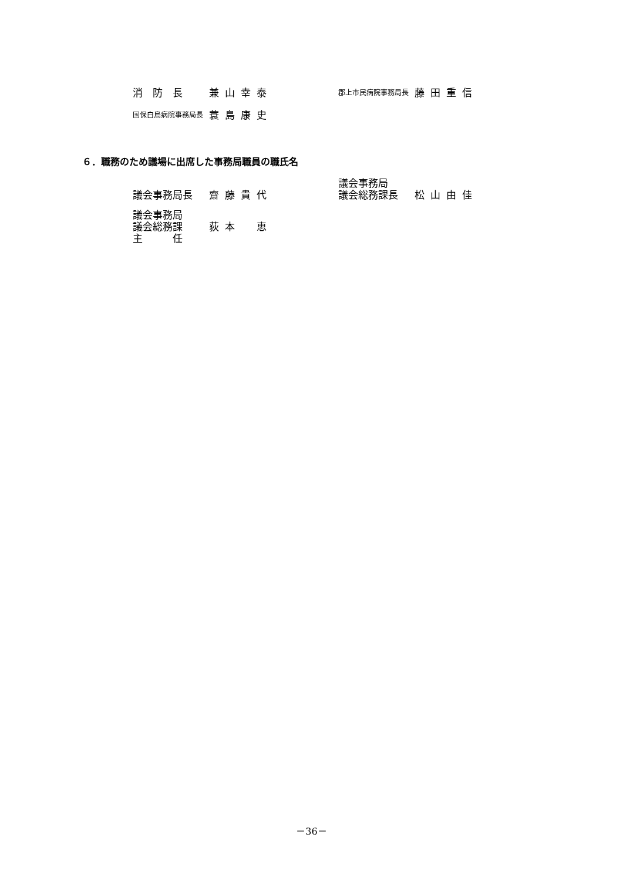消　防　長 兼山幸泰
郡上市民病院事務局長
藤田重信
国保白鳥病院事務局長
蓑島康史
６．職務のため議場に出席した事務局職員の職氏名
議会事務局長
齋藤貴代 議会事務局
議会総務課長
松山由佳
議会事務局
議会総務課
主　　　任
荻本　恵
－36－